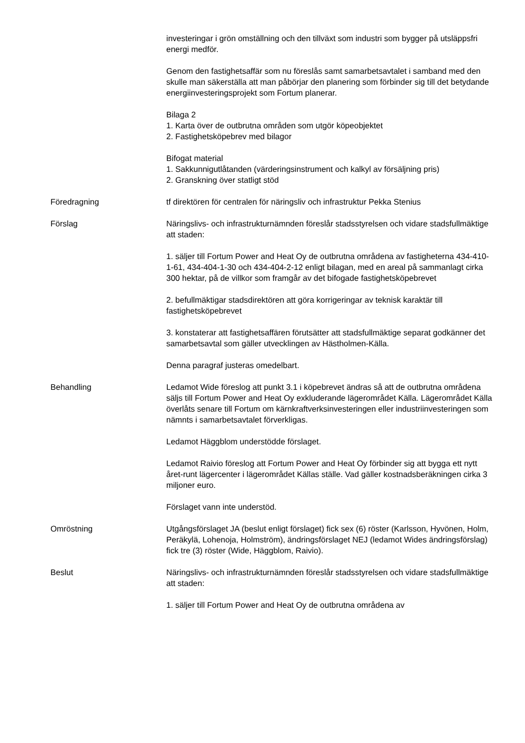investeringar i grön omställning och den tillväxt som industri som bygger på utsläppsfri energi medför.
Genom den fastighetsaffär som nu föreslås samt samarbetsavtalet i samband med den skulle man säkerställa att man påbörjar den planering som förbinder sig till det betydande energiinvesteringsprojekt som Fortum planerar.
Bilaga 2
1. Karta över de outbrutna områden som utgör köpeobjektet
2. Fastighetsköpebrev med bilagor
Bifogat material
1. Sakkunnigutlåtanden (värderingsinstrument och kalkyl av försäljning pris)
2. Granskning över statligt stöd
Föredragning tf direktören för centralen för näringsliv och infrastruktur Pekka Stenius
Förslag Näringslivs- och infrastrukturnämnden föreslår stadsstyrelsen och vidare stadsfullmäktige att staden:
1. säljer till Fortum Power and Heat Oy de outbrutna områdena av fastigheterna 434-410-1-61, 434-404-1-30 och 434-404-2-12 enligt bilagan, med en areal på sammanlagt cirka 300 hektar, på de villkor som framgår av det bifogade fastighetsköpebrevet
2. befullmäktigar stadsdirektören att göra korrigeringar av teknisk karaktär till fastighetsköpebrevet
3. konstaterar att fastighetsaffären förutsätter att stadsfullmäktige separat godkänner det samarbetsavtal som gäller utvecklingen av Hästholmen-Källa.
Denna paragraf justeras omedelbart.
Behandling Ledamot Wide föreslog att punkt 3.1 i köpebrevet ändras så att de outbrutna områdena säljs till Fortum Power and Heat Oy exkluderande lägerområdet Källa. Lägerområdet Källa överlåts senare till Fortum om kärnkraftverksinvesteringen eller industriinvesteringen som nämnts i samarbetsavtalet förverkligas.
Ledamot Häggblom understödde förslaget.
Ledamot Raivio föreslog att Fortum Power and Heat Oy förbinder sig att bygga ett nytt året-runt lägercenter i lägerområdet Källas ställe. Vad gäller kostnadsberäkningen cirka 3 miljoner euro.
Förslaget vann inte understöd.
Omröstning Utgångsförslaget JA (beslut enligt förslaget) fick sex (6) röster (Karlsson, Hyvönen, Holm, Peräkylä, Lohenoja, Holmström), ändringsförslaget NEJ (ledamot Wides ändringsförslag) fick tre (3) röster (Wide, Häggblom, Raivio).
Beslut Näringslivs- och infrastrukturnämnden föreslår stadsstyrelsen och vidare stadsfullmäktige att staden:
1. säljer till Fortum Power and Heat Oy de outbrutna områdena av